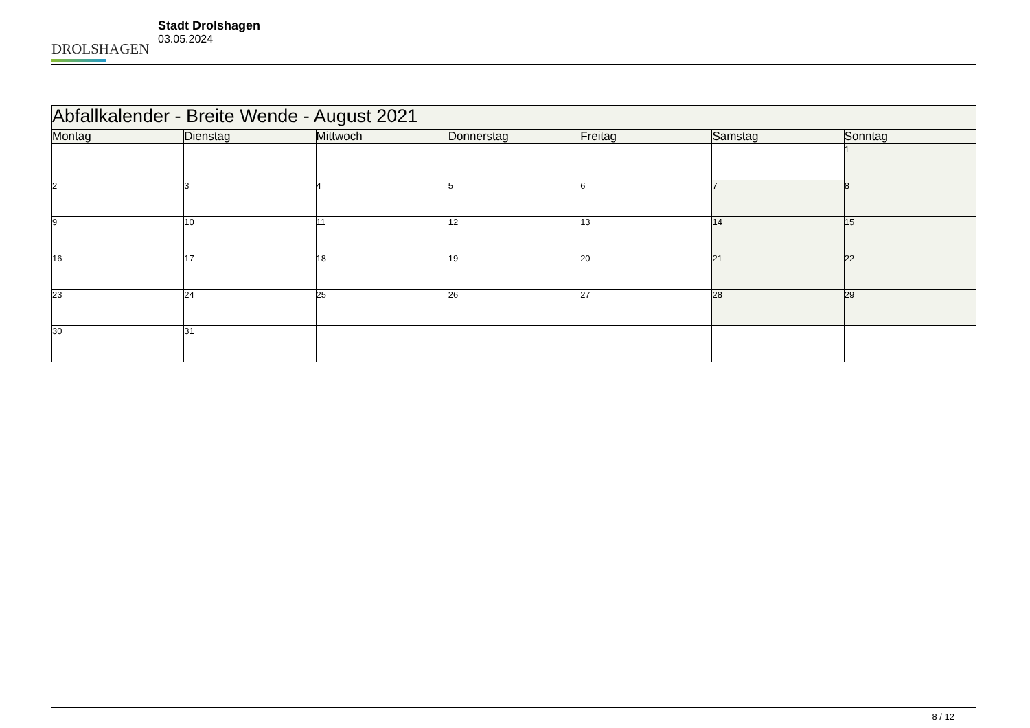DROLSHAGEN
Stadt Drolshagen
03.05.2024
| Abfallkalender - Breite Wende - August 2021 | | | | | | |
| --- | --- | --- | --- | --- | --- | --- |
| Montag | Dienstag | Mittwoch | Donnerstag | Freitag | Samstag | Sonntag |
| | | | | | | 1 |
| 2 | 3 | 4 | 5 | 6 | 7 | 8 |
| 9 | 10 | 11 | 12 | 13 | 14 | 15 |
| 16 | 17 | 18 | 19 | 20 | 21 | 22 |
| 23 | 24 | 25 | 26 | 27 | 28 | 29 |
| 30 | 31 | | | | | |
8 / 12